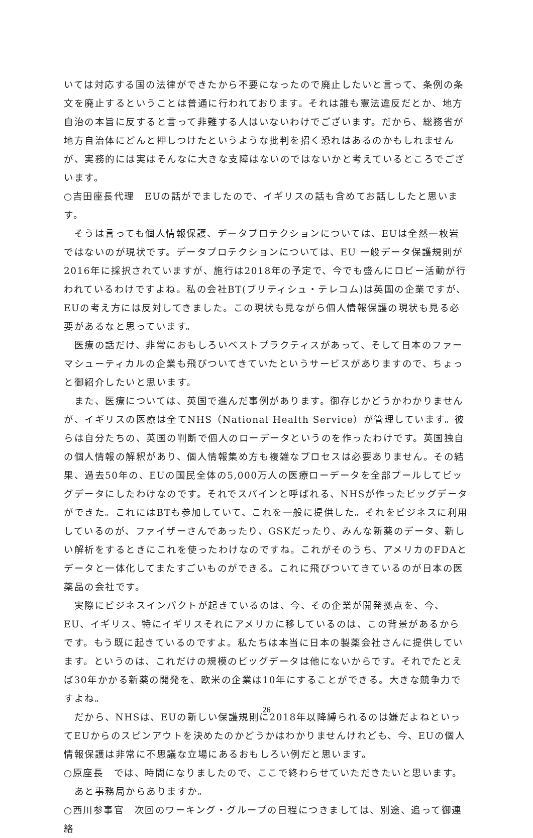いては対応する国の法律ができたから不要になったので廃止したいと言って、条例の条文を廃止するということは普通に行われております。それは誰も憲法違反だとか、地方自治の本旨に反すると言って非難する人はいないわけでございます。だから、総務省が地方自治体にどんと押しつけたというような批判を招く恐れはあるのかもしれませんが、実務的には実はそんなに大きな支障はないのではないかと考えているところでございます。
○吉田座長代理　EUの話がでましたので、イギリスの話も含めてお話ししたと思います。
　そうは言っても個人情報保護、データプロテクションについては、EUは全然一枚岩ではないのが現状です。データプロテクションについては、EU 一般データ保護規則が2016年に採択されていますが、施行は2018年の予定で、今でも盛んにロビー活動が行われているわけですよね。私の会社BT(ブリティシュ・テレコム)は英国の企業ですが、EUの考え方には反対してきました。この現状も見ながら個人情報保護の現状も見る必要があるなと思っています。
　医療の話だけ、非常におもしろいベストプラクティスがあって、そして日本のファーマシューティカルの企業も飛びついてきていたというサービスがありますので、ちょっと御紹介したいと思います。
　また、医療については、英国で進んだ事例があります。御存じかどうかわかりませんが、イギリスの医療は全てNHS（National Health Service）が管理しています。彼らは自分たちの、英国の判断で個人のローデータというのを作ったわけです。英国独自の個人情報の解釈があり、個人情報集め方も複雑なプロセスは必要ありません。その結果、過去50年の、EUの国民全体の5,000万人の医療ローデータを全部プールしてビッグデータにしたわけなのです。それでスパインと呼ばれる、NHSが作ったビッグデータができた。これにはBTも参加していて、これを一般に提供した。それをビジネスに利用しているのが、ファイザーさんであったり、GSKだったり、みんな新薬のデータ、新しい解析をするときにこれを使ったわけなのですね。これがそのうち、アメリカのFDAとデータと一体化してまたすごいものができる。これに飛びついてきているのが日本の医薬品の会社です。
　実際にビジネスインパクトが起きているのは、今、その企業が開発拠点を、今、EU、イギリス、特にイギリスそれにアメリカに移しているのは、この背景があるからです。もう既に起きているのですよ。私たちは本当に日本の製薬会社さんに提供しています。というのは、これだけの規模のビッグデータは他にないからです。それでたとえば30年かかる新薬の開発を、欧米の企業は10年にすることができる。大きな競争力ですよね。
　だから、NHSは、EUの新しい保護規則に2018年以降縛られるのは嫌だよねといってEUからのスピンアウトを決めたのかどうかはわかりませんけれども、今、EUの個人情報保護は非常に不思議な立場にあるおもしろい例だと思います。
○原座長　では、時間になりましたので、ここで終わらせていただきたいと思います。
　あと事務局からありますか。
○西川参事官　次回のワーキング・グループの日程につきましては、別途、追って御連絡
26